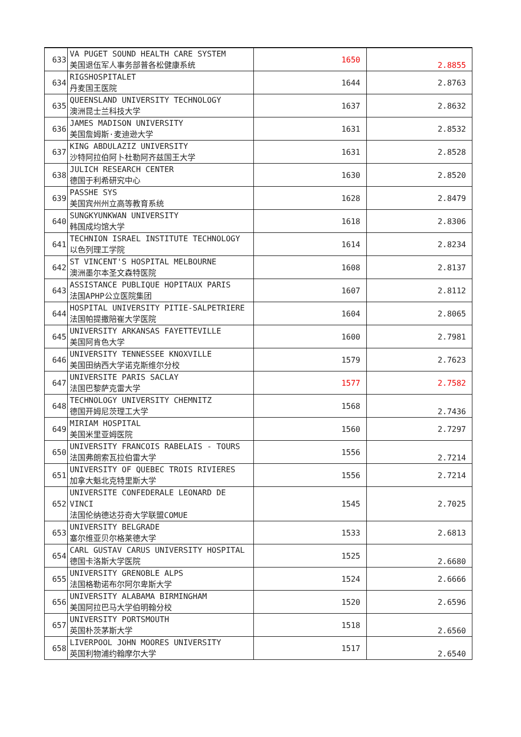| 633 | VA PUGET SOUND HEALTH CARE SYSTEM 美国退伍军人事务部普各松健康系统 | 1650 | 2.8855 |
| 634 | RIGSHOSPITALET 丹麦国王医院 | 1644 | 2.8763 |
| 635 | QUEENSLAND UNIVERSITY TECHNOLOGY 澳洲昆士兰科技大学 | 1637 | 2.8632 |
| 636 | JAMES MADISON UNIVERSITY 美国詹姆斯·麦迪逊大学 | 1631 | 2.8532 |
| 637 | KING ABDULAZIZ UNIVERSITY 沙特阿拉伯阿卜杜勒阿齐兹国王大学 | 1631 | 2.8528 |
| 638 | JULICH RESEARCH CENTER 德国于利希研究中心 | 1630 | 2.8520 |
| 639 | PASSHE SYS 美国宾州州立高等教育系统 | 1628 | 2.8479 |
| 640 | SUNGKYUNKWAN UNIVERSITY 韩国成均馆大学 | 1618 | 2.8306 |
| 641 | TECHNION ISRAEL INSTITUTE TECHNOLOGY 以色列理工学院 | 1614 | 2.8234 |
| 642 | ST VINCENT'S HOSPITAL MELBOURNE 澳洲墨尔本圣文森特医院 | 1608 | 2.8137 |
| 643 | ASSISTANCE PUBLIQUE HOPITAUX PARIS 法国APHP公立医院集团 | 1607 | 2.8112 |
| 644 | HOSPITAL UNIVERSITY PITIE-SALPETRIERE 法国帕提撒陪崔大学医院 | 1604 | 2.8065 |
| 645 | UNIVERSITY ARKANSAS FAYETTEVILLE 美国阿肯色大学 | 1600 | 2.7981 |
| 646 | UNIVERSITY TENNESSEE KNOXVILLE 美国田纳西大学诺克斯维尔分校 | 1579 | 2.7623 |
| 647 | UNIVERSITE PARIS SACLAY 法国巴黎萨克雷大学 | 1577 | 2.7582 |
| 648 | TECHNOLOGY UNIVERSITY CHEMNITZ 德国开姆尼茨理工大学 | 1568 | 2.7436 |
| 649 | MIRIAM HOSPITAL 美国米里亚姆医院 | 1560 | 2.7297 |
| 650 | UNIVERSITY FRANCOIS RABELAIS - TOURS 法国弗朗索瓦拉伯雷大学 | 1556 | 2.7214 |
| 651 | UNIVERSITY OF QUEBEC TROIS RIVIERES 加拿大魁北克特里斯大学 | 1556 | 2.7214 |
| 652 | UNIVERSITE CONFEDERALE LEONARD DE VINCI 法国伦纳德达芬奇大学联盟COMUE | 1545 | 2.7025 |
| 653 | UNIVERSITY BELGRADE 塞尔维亚贝尔格莱德大学 | 1533 | 2.6813 |
| 654 | CARL GUSTAV CARUS UNIVERSITY HOSPITAL 德国卡洛斯大学医院 | 1525 | 2.6680 |
| 655 | UNIVERSITY GRENOBLE ALPS 法国格勒诺布尔阿尔卑斯大学 | 1524 | 2.6666 |
| 656 | UNIVERSITY ALABAMA BIRMINGHAM 美国阿拉巴马大学伯明翰分校 | 1520 | 2.6596 |
| 657 | UNIVERSITY PORTSMOUTH 英国朴茨茅斯大学 | 1518 | 2.6560 |
| 658 | LIVERPOOL JOHN MOORES UNIVERSITY 英国利物浦约翰摩尔大学 | 1517 | 2.6540 |